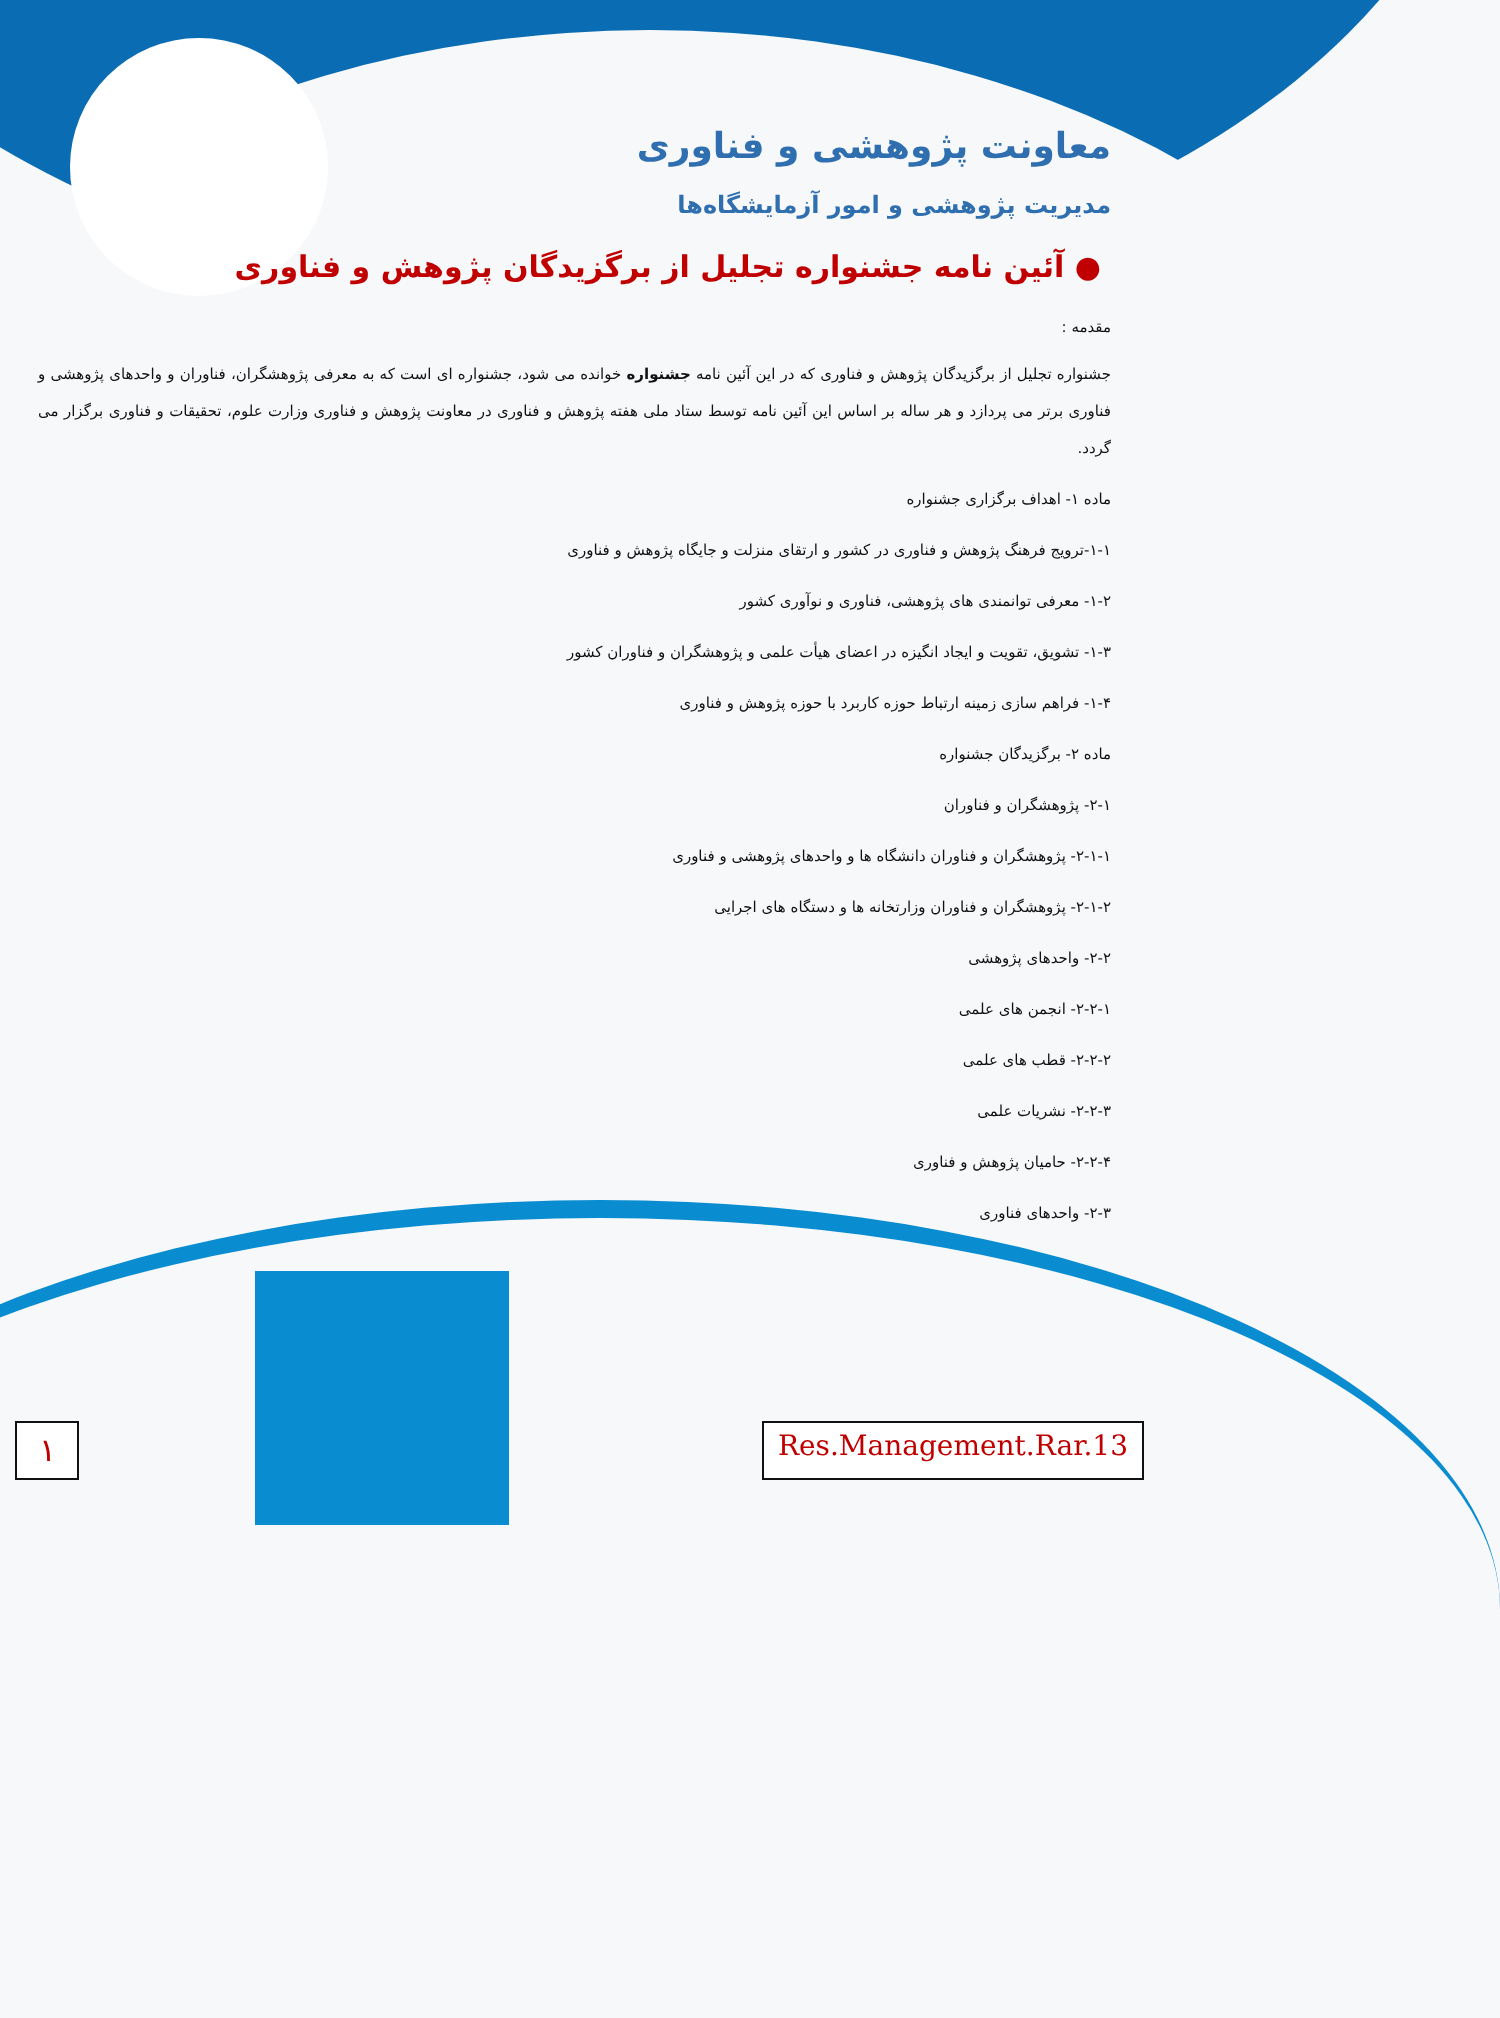معاونت پژوهشی و فناوری
مدیریت پژوهشی و امور آزمایشگاه‌ها
● آئین نامه جشنواره تجلیل از برگزیدگان پژوهش و فناوری
مقدمه :
جشنواره تجلیل از برگزیدگان پژوهش و فناوری که در این آئین نامه جشنواره خوانده می شود، جشنواره ای است که به معرفی پژوهشگران، فناوران و واحدهای پژوهشی و فناوری برتر می پردازد و هر ساله بر اساس این آئین نامه توسط ستاد ملی هفته پژوهش و فناوری در معاونت پژوهش و فناوری وزارت علوم، تحقیقات و فناوری برگزار می گردد.
ماده ۱- اهداف برگزاری جشنواره
۱-۱-ترویج فرهنگ پژوهش و فناوری در کشور و ارتقای منزلت و جایگاه پژوهش و فناوری
۱-۲- معرفی توانمندی های پژوهشی، فناوری و نوآوری کشور
۱-۳- تشویق، تقویت و ایجاد انگیزه در اعضای هیأت علمی و پژوهشگران و فناوران کشور
۱-۴- فراهم سازی زمینه ارتباط حوزه کاربرد با حوزه پژوهش و فناوری
ماده ۲- برگزیدگان جشنواره
۲-۱- پژوهشگران و فناوران
۲-۱-۱- پژوهشگران و فناوران دانشگاه ها و واحدهای پژوهشی و فناوری
۲-۱-۲- پژوهشگران و فناوران وزارتخانه ها و دستگاه های اجرایی
۲-۲- واحدهای پژوهشی
۲-۲-۱- انجمن های علمی
۲-۲-۲- قطب های علمی
۲-۲-۳- نشریات علمی
۲-۲-۴- حامیان پژوهش و فناوری
۲-۳- واحدهای فناوری
۱
Res.Management.Rar.13